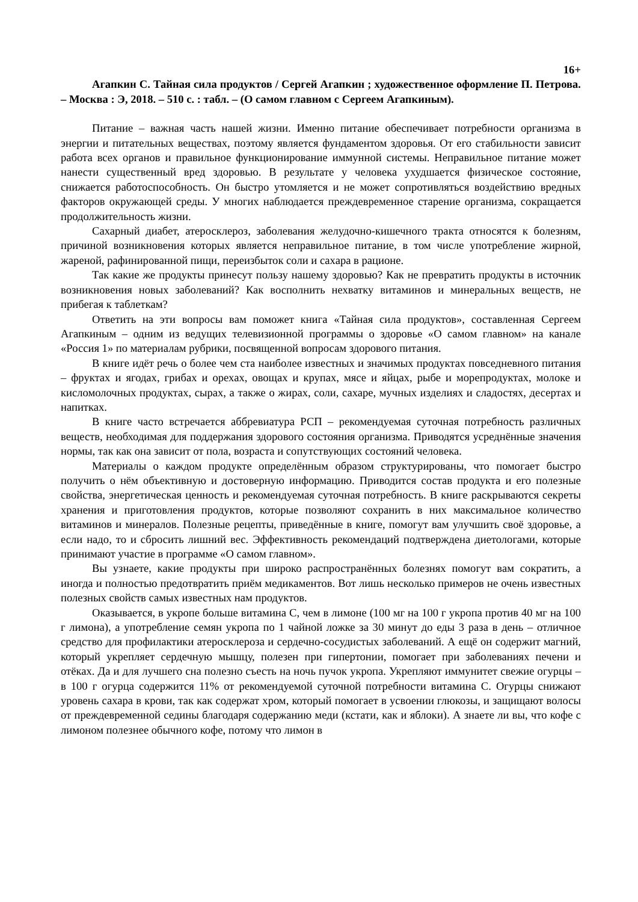16+
Агапкин С. Тайная сила продуктов / Сергей Агапкин ; художественное оформление П. Петрова. – Москва : Э, 2018. – 510 с. : табл. – (О самом главном с Сергеем Агапкиным).
Питание – важная часть нашей жизни. Именно питание обеспечивает потребности организма в энергии и питательных веществах, поэтому является фундаментом здоровья. От его стабильности зависит работа всех органов и правильное функционирование иммунной системы. Неправильное питание может нанести существенный вред здоровью. В результате у человека ухудшается физическое состояние, снижается работоспособность. Он быстро утомляется и не может сопротивляться воздействию вредных факторов окружающей среды. У многих наблюдается преждевременное старение организма, сокращается продолжительность жизни.
Сахарный диабет, атеросклероз, заболевания желудочно-кишечного тракта относятся к болезням, причиной возникновения которых является неправильное питание, в том числе употребление жирной, жареной, рафинированной пищи, переизбыток соли и сахара в рационе.
Так какие же продукты принесут пользу нашему здоровью? Как не превратить продукты в источник возникновения новых заболеваний? Как восполнить нехватку витаминов и минеральных веществ, не прибегая к таблеткам?
Ответить на эти вопросы вам поможет книга «Тайная сила продуктов», составленная Сергеем Агапкиным – одним из ведущих телевизионной программы о здоровье «О самом главном» на канале «Россия 1» по материалам рубрики, посвященной вопросам здорового питания.
В книге идёт речь о более чем ста наиболее известных и значимых продуктах повседневного питания – фруктах и ягодах, грибах и орехах, овощах и крупах, мясе и яйцах, рыбе и морепродуктах, молоке и кисломолочных продуктах, сырах, а также о жирах, соли, сахаре, мучных изделиях и сладостях, десертах и напитках.
В книге часто встречается аббревиатура РСП – рекомендуемая суточная потребность различных веществ, необходимая для поддержания здорового состояния организма. Приводятся усреднённые значения нормы, так как она зависит от пола, возраста и сопутствующих состояний человека.
Материалы о каждом продукте определённым образом структурированы, что помогает быстро получить о нём объективную и достоверную информацию. Приводится состав продукта и его полезные свойства, энергетическая ценность и рекомендуемая суточная потребность. В книге раскрываются секреты хранения и приготовления продуктов, которые позволяют сохранить в них максимальное количество витаминов и минералов. Полезные рецепты, приведённые в книге, помогут вам улучшить своё здоровье, а если надо, то и сбросить лишний вес. Эффективность рекомендаций подтверждена диетологами, которые принимают участие в программе «О самом главном».
Вы узнаете, какие продукты при широко распространённых болезнях помогут вам сократить, а иногда и полностью предотвратить приём медикаментов. Вот лишь несколько примеров не очень известных полезных свойств самых известных нам продуктов.
Оказывается, в укропе больше витамина С, чем в лимоне (100 мг на 100 г укропа против 40 мг на 100 г лимона), а употребление семян укропа по 1 чайной ложке за 30 минут до еды 3 раза в день – отличное средство для профилактики атеросклероза и сердечно-сосудистых заболеваний. А ещё он содержит магний, который укрепляет сердечную мышцу, полезен при гипертонии, помогает при заболеваниях печени и отёках. Да и для лучшего сна полезно съесть на ночь пучок укропа. Укрепляют иммунитет свежие огурцы – в 100 г огурца содержится 11% от рекомендуемой суточной потребности витамина С. Огурцы снижают уровень сахара в крови, так как содержат хром, который помогает в усвоении глюкозы, и защищают волосы от преждевременной седины благодаря содержанию меди (кстати, как и яблоки). А знаете ли вы, что кофе с лимоном полезнее обычного кофе, потому что лимон в